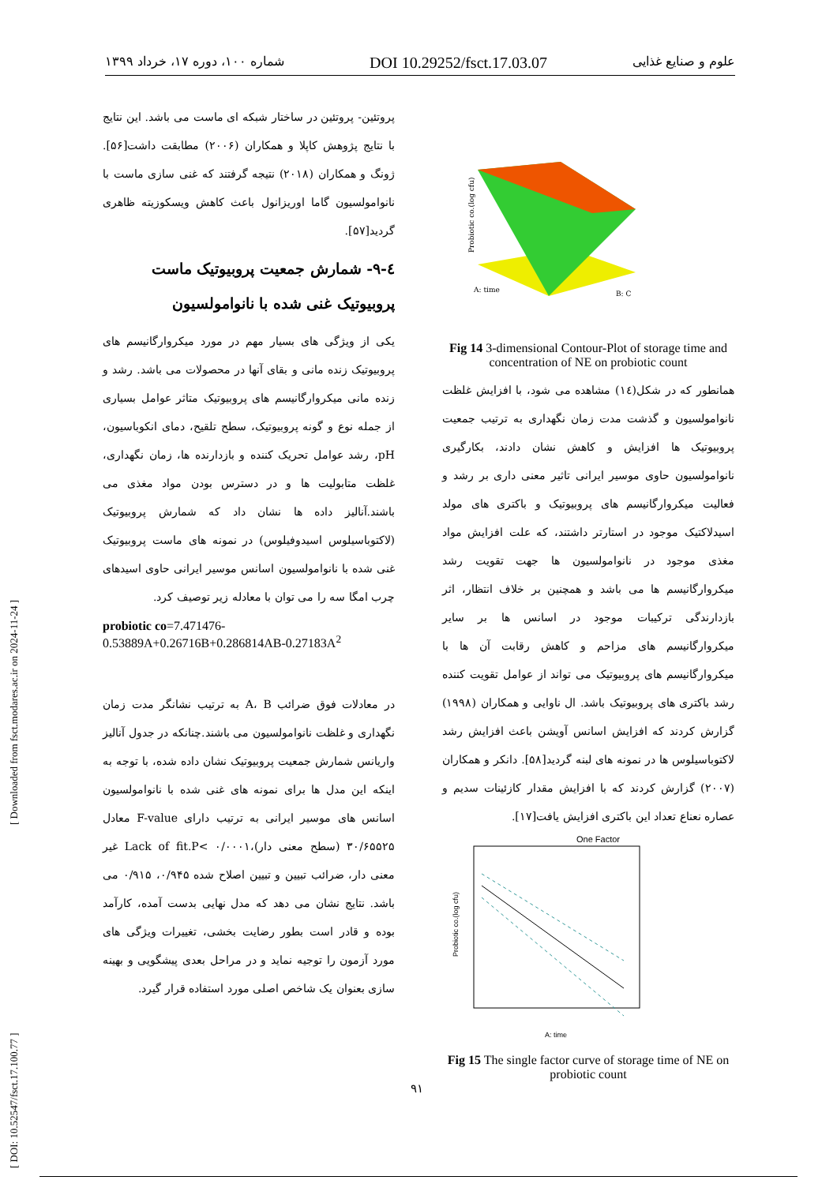شماره ۱۰۰، دوره ۱۷، خرداد ۱۳۹۹ DOI 10.29252/fsct.17.03.07 علوم و صنایع غذایی
[ DOI: 10.52547/fsct.17.100.77 ] [ Downloaded from fsct.modares.ac.ir on 2024-11-24 ]
پروتئین- پروتئین در ساختار شبکه ای ماست می باشد. این نتایج با نتایج پژوهش کاپلا و همکاران (۲۰۰۶) مطابقت داشت[۵۶]. ژونگ و همکاران (۲۰۱۸) نتیجه گرفتند که غنی سازی ماست با نانوامولسیون گاما اوریزانول باعث کاهش ویسکوزیته ظاهری گردید[۵۷].
٤-۹- شمارش جمعیت پروبیوتیک ماست پروبیوتیک غنی شده با نانوامولسیون
یکی از ویژگی های بسیار مهم در مورد میکروارگانیسم های پروبیوتیک زنده مانی و بقای آنها در محصولات می باشد. رشد و زنده مانی میکروارگانیسم های پروبیوتیک متاثر عوامل بسیاری از جمله نوع و گونه پروبیوتیک، سطح تلقیح، دمای انکوباسیون، pH، رشد عوامل تحریک کننده و بازدارنده ها، زمان نگهداری، غلظت متابولیت ها و در دسترس بودن مواد مغذی می باشند.آنالیز داده ها نشان داد که شمارش پروبیوتیک (لاکتوباسیلوس اسیدوفیلوس) در نمونه های ماست پروبیوتیک غنی شده با نانوامولسیون اسانس موسیر ایرانی حاوی اسیدهای چرب امگا سه را می توان با معادله زیر توصیف کرد.
probiotic co=7.471476-
0.53889A+0.26716B+0.286814AB-0.27183A<sup>2</sup>
در معادلات فوق ضرائب A، B به ترتیب نشانگر مدت زمان نگهداری و غلظت نانوامولسیون می باشند.چنانکه در جدول آنالیز واریانس شمارش جمعیت پروبیوتیک نشان داده شده، با توجه به اینکه این مدل ها برای نمونه های غنی شده با نانوامولسیون اسانس های موسیر ایرانی به ترتیب دارای F-value معادل ۳۰/۶۵۵۲۵ (سطح معنی دار)،۰/۰۰۰۱ >Lack of fit.P غیر معنی دار، ضرائب تبیین و تبیین اصلاح شده ۰/۹۴۵، ۰/۹۱۵ می باشد. نتایج نشان می دهد که مدل نهایی بدست آمده، کارآمد بوده و قادر است بطور رضایت بخشی، تغییرات ویژگی های مورد آزمون را توجیه نماید و در مراحل بعدی پیشگویی و بهینه سازی بعنوان یک شاخص اصلی مورد استفاده قرار گیرد.
Probiotic co.(log cfu)
A: time
B: C
Fig 14 3-dimensional Contour-Plot of storage time and concentration of NE on probiotic count
همانطور که در شکل(١٤) مشاهده می شود، با افزایش غلظت نانوامولسیون و گذشت مدت زمان نگهداری به ترتیب جمعیت پروبیوتیک ها افزایش و کاهش نشان دادند، بکارگیری نانوامولسیون حاوی موسیر ایرانی تاثیر معنی داری بر رشد و فعالیت میکروارگانیسم های پروبیوتیک و باکتری های مولد اسیدلاکتیک موجود در استارتر داشتند، که علت افزایش مواد مغذی موجود در نانوامولسیون ها جهت تقویت رشد میکروارگانیسم ها می باشد و همچنین بر خلاف انتظار، اثر بازدارندگی ترکیبات موجود در اسانس ها بر سایر میکروارگانیسم های مزاحم و کاهش رقابت آن ها با میکروارگانیسم های پروبیوتیک می تواند از عوامل تقویت کننده رشد باکتری های پروبیوتیک باشد. ال ناوایی و همکاران (۱۹۹۸) گزارش کردند که افزایش اسانس آویشن باعث افزایش رشد لاکتوباسیلوس ها در نمونه های لبنه گردید[۵۸]. دانکر و همکاران (۲۰۰۷) گزارش کردند که با افزایش مقدار کازئینات سدیم و عصاره نعناع تعداد این باکتری افزایش یافت[۱۷].
One Factor
Probiotic co.(log cfu)
A: time
Fig 15 The single factor curve of storage time of NE on probiotic count
۹۱